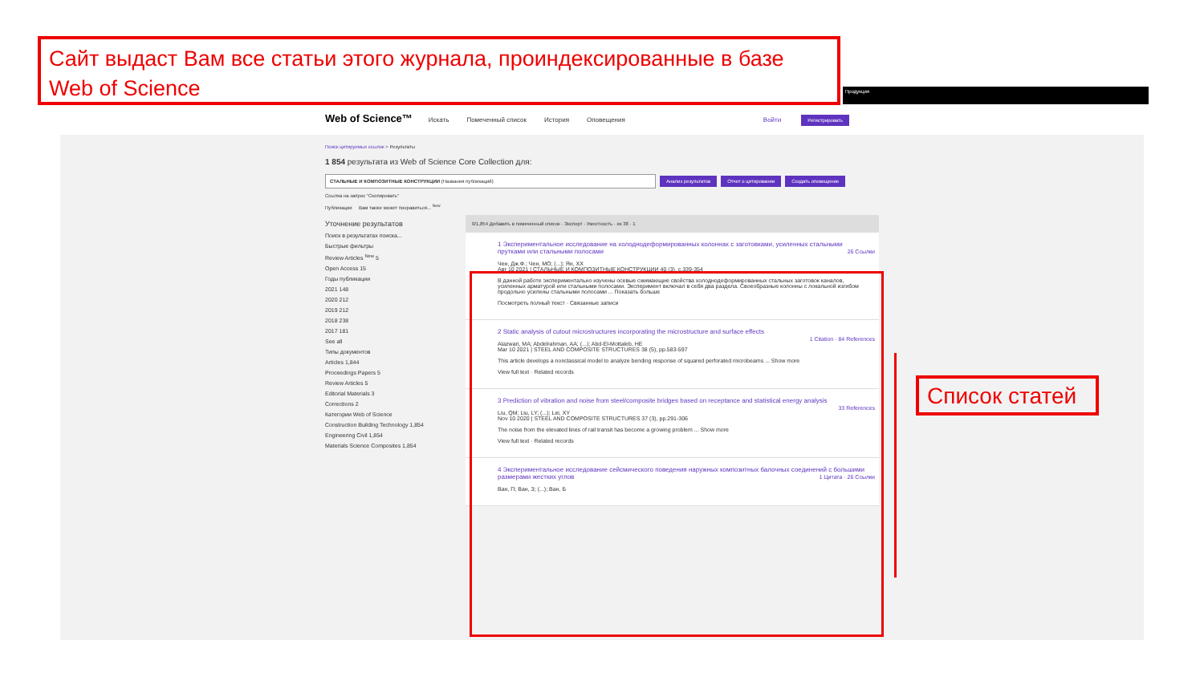Продукция
Web of Science™ Искать Помеченный список История Оповещения Войти Регистрировать
Поиск цитируемых ссылок > Результаты
1 854 результата из Web of Science Core Collection для:
СТАЛЬНЫЕ И КОМПОЗИТНЫЕ КОНСТРУКЦИИ (Названия публикаций) Анализ результатов Отчет о цитировании Создать оповещение
Ссылка на запрос "Скопировать"
Публикации Вам также может понравиться... <sup>New</sup>
Уточнение результатов
Поиск в результатах поиска...
Быстрые фильтры
Review Articles <sup>New</sup> 5
Open Access 15
Годы публикации
2021 148
2020 212
2019 212
2018 238
2017 181
See all
Типы документов
Articles 1,844
Proceedings Papers 5
Review Articles 5
Editorial Materials 3
Corrections 2
Категории Web of Science
Construction Building Technology 1,854
Engineering Civil 1,854
Materials Science Composites 1,854
0/1,854 Добавить в помеченный список · Экспорт · Уместность · из 38 · 1
1 Экспериментальное исследование на холоднодеформированных колоннах с заготовками, усиленных стальными прутками или стальными полосами
26 Ссылки
Чен, Дж.Ф.; Чен, МО; (...); Ян, ХХ
Авг 10 2021 | СТАЛЬНЫЕ И КОМПОЗИТНЫЕ КОНСТРУКЦИИ 40 (3), с.339-354
В данной работе экспериментально изучены осевые сжимающие свойства холоднодеформированных стальных заготовок каналов, усиленных арматурой или стальными полосами. Эксперимент включал в себя два раздела. Своеобразные колонны с локальной изгибом продольно усилены стальными полосами ... Показать больше
Посмотреть полный текст · Связанные записи
2 Static analysis of cutout microstructures incorporating the microstructure and surface effects
1 Citation · 84 References
Alazwari, MA; Abdelrahman, AA; (...); Abd-El-Mottaleb, HE
Mar 10 2021 | STEEL AND COMPOSITE STRUCTURES 38 (5), pp.583-597
This article develops a nonclassical model to analyze bending response of squared perforated microbeams ... Show more
View full text · Related records
3 Prediction of vibration and noise from steel/composite bridges based on receptance and statistical energy analysis
33 References
Liu, QM; Liu, LY; (...); Lei, XY
Nov 10 2020 | STEEL AND COMPOSITE STRUCTURES 37 (3), pp.291-306
The noise from the elevated lines of rail transit has become a growing problem ... Show more
View full text · Related records
4 Экспериментальное исследование сейсмического поведения наружных композитных балочных соединений с большими размерами жестких углов
1 Цитата · 26 Ссылки
Ван, П; Ван, З; (...); Ван, Б
Сайт выдаст Вам все статьи этого журнала, проиндексированные в базе Web of Science
Список статей